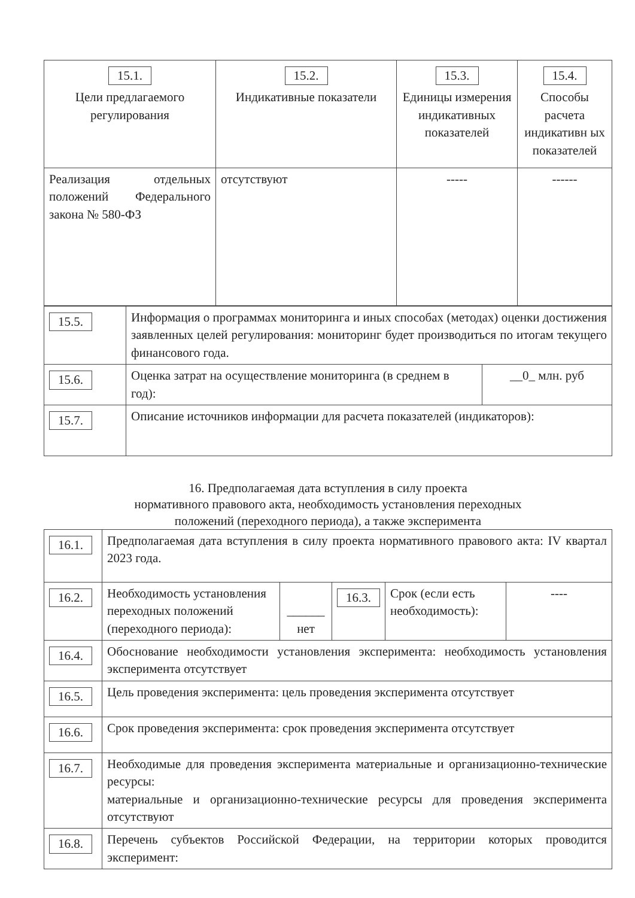| 15.1. Цели предлагаемого регулирования | 15.2. Индикативные показатели | 15.3. Единицы измерения индикативных показателей | 15.4. Способы расчета индикативн ых показателей |
| Реализация отдельных положений Федерального закона № 580-ФЗ | отсутствуют | ----- | ------ |
| 15.5. | Информация о программах мониторинга и иных способах (методах) оценки достижения заявленных целей регулирования: мониторинг будет производиться по итогам текущего финансового года. | |
| 15.6. | Оценка затрат на осуществление мониторинга (в среднем в год): | __0_ млн. руб |
| 15.7. | Описание источников информации для расчета показателей (индикаторов): | |
16. Предполагаемая дата вступления в силу проекта
нормативного правового акта, необходимость установления переходных
положений (переходного периода), а также эксперимента
| 16.1. | Предполагаемая дата вступления в силу проекта нормативного правового акта: IV квартал 2023 года. | | | | |
| 16.2. | Необходимость установления переходных положений (переходного периода): | ______ нет | 16.3. | Срок (если есть необходимость): | ---- |
| 16.4. | Обоснование необходимости установления эксперимента: необходимость установления эксперимента отсутствует | | | | |
| 16.5. | Цель проведения эксперимента: цель проведения эксперимента отсутствует | | | | |
| 16.6. | Срок проведения эксперимента: срок проведения эксперимента отсутствует | | | | |
| 16.7. | Необходимые для проведения эксперимента материальные и организационно-технические ресурсы: материальные и организационно-технические ресурсы для проведения эксперимента отсутствуют | | | | |
| 16.8. | Перечень субъектов Российской Федерации, на территории которых проводится эксперимент: | | | | |